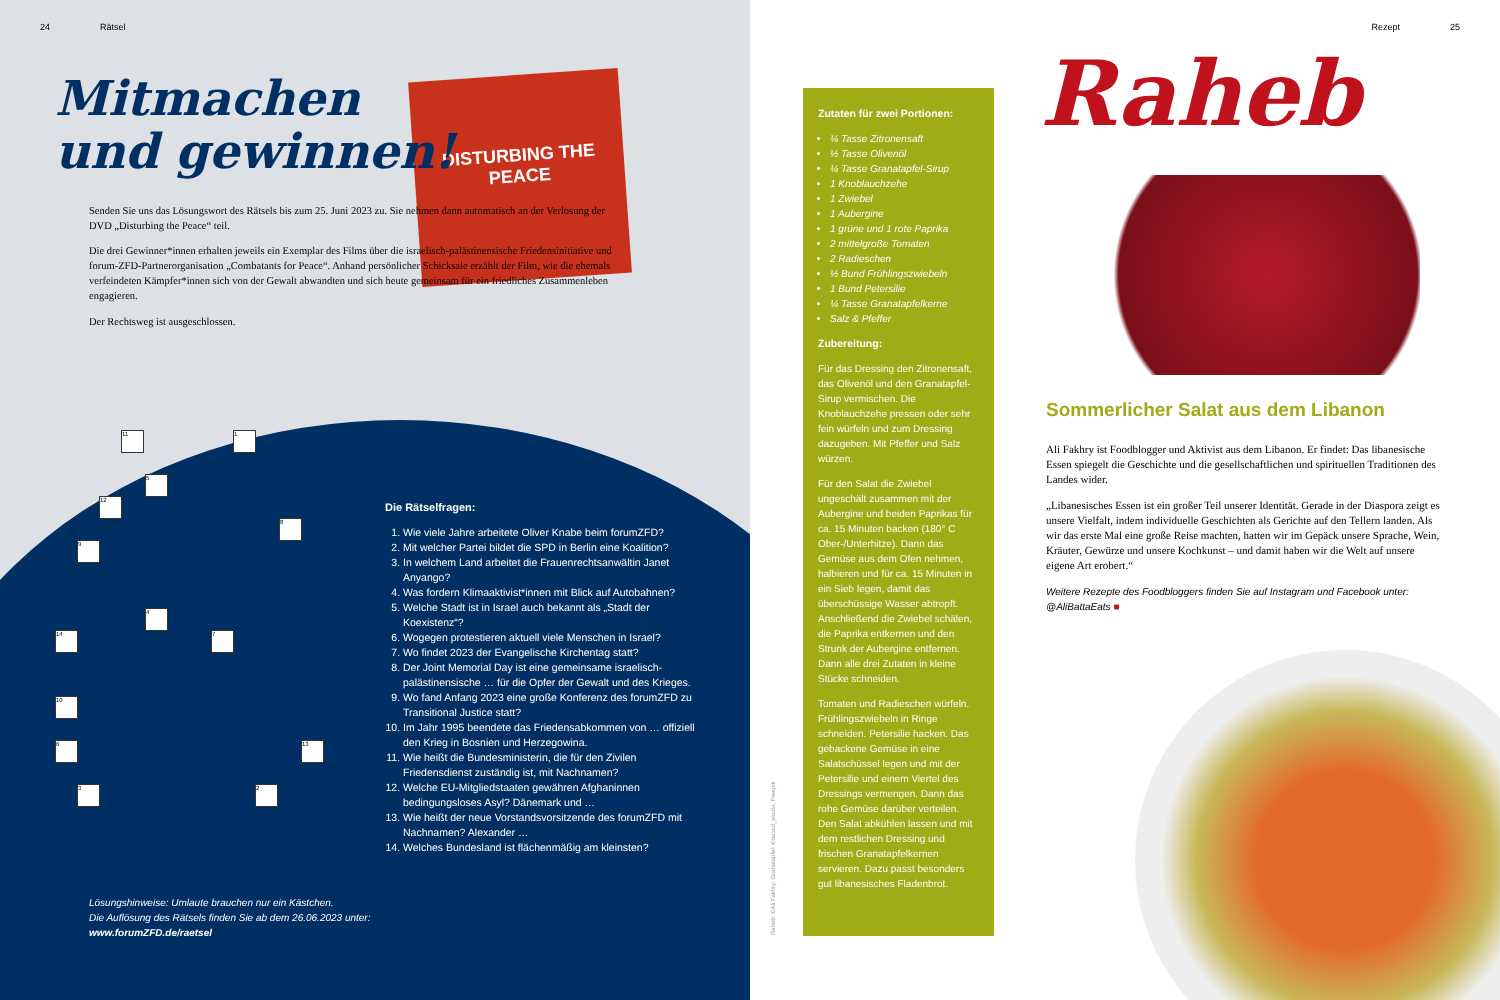24 Rätsel
DISTURBING THE PEACE
Mitmachen
und gewinnen!
Senden Sie uns das Lösungswort des Rätsels bis zum 25. Juni 2023 zu. Sie nehmen dann automatisch an der Verlosung der DVD „Disturbing the Peace“ teil.
Die drei Gewinner*innen erhalten jeweils ein Exemplar des Films über die israelisch-palästinensische Friedensinitiative und forum-ZFD-Partnerorganisation „Combatants for Peace“. Anhand persönlicher Schicksale erzählt der Film, wie die ehemals verfeindeten Kämpfer*innen sich von der Gewalt abwandten und sich heute gemeinsam für ein friedliches Zusammenleben engagieren.
Der Rechtsweg ist ausgeschlossen.
11 1
5
12
8
9
14
4
7
10
6 13
3 2
Die Rätselfragen:
1. Wie viele Jahre arbeitete Oliver Knabe beim forumZFD?
2. Mit welcher Partei bildet die SPD in Berlin eine Koalition?
3. In welchem Land arbeitet die Frauenrechtsanwältin Janet Anyango?
4. Was fordern Klimaaktivist*innen mit Blick auf Autobahnen?
5. Welche Stadt ist in Israel auch bekannt als „Stadt der Koexistenz“?
6. Wogegen protestieren aktuell viele Menschen in Israel?
7. Wo findet 2023 der Evangelische Kirchentag statt?
8. Der Joint Memorial Day ist eine gemeinsame israelisch-palästinensische … für die Opfer der Gewalt und des Krieges.
9. Wo fand Anfang 2023 eine große Konferenz des forumZFD zu Transitional Justice statt?
10. Im Jahr 1995 beendete das Friedensabkommen von … offiziell den Krieg in Bosnien und Herzegowina.
11. Wie heißt die Bundesministerin, die für den Zivilen Friedensdienst zuständig ist, mit Nachnamen?
12. Welche EU-Mitgliedstaaten gewähren Afghaninnen bedingungsloses Asyl? Dänemark und …
13. Wie heißt der neue Vorstandsvorsitzende des forumZFD mit Nachnamen? Alexander …
14. Welches Bundesland ist flächenmäßig am kleinsten?
Lösungshinweise: Umlaute brauchen nur ein Kästchen.
Die Auflösung des Rätsels finden Sie ab dem 26.06.2023 unter:
www.forumZFD.de/raetsel
Rezept 25
Raheb
Zutaten für zwei Portionen:
¼ Tasse Zitronensaft
½ Tasse Olivenöl
¼ Tasse Granatapfel-Sirup
1 Knoblauchzehe
1 Zwiebel
1 Aubergine
1 grüne und 1 rote Paprika
2 mittelgroße Tomaten
2 Radieschen
½ Bund Frühlingszwiebeln
1 Bund Petersilie
¼ Tasse Granatapfelkerne
Salz & Pfeffer
Zubereitung:
Für das Dressing den Zitronensaft, das Olivenöl und den Granatapfel-Sirup vermischen. Die Knoblauchzehe pressen oder sehr fein würfeln und zum Dressing dazugeben. Mit Pfeffer und Salz würzen.
Für den Salat die Zwiebel ungeschält zusammen mit der Aubergine und beiden Paprikas für ca. 15 Minuten backen (180° C Ober-/Unterhitze). Dann das Gemüse aus dem Ofen nehmen, halbieren und für ca. 15 Minuten in ein Sieb legen, damit das überschüssige Wasser abtropft. Anschließend die Zwiebel schälen, die Paprika entkernen und den Strunk der Aubergine entfernen. Dann alle drei Zutaten in kleine Stücke schneiden.
Tomaten und Radieschen würfeln. Frühlingszwiebeln in Ringe schneiden. Petersilie hacken. Das gebackene Gemüse in eine Salatschüssel legen und mit der Petersilie und einem Viertel des Dressings vermengen. Dann das rohe Gemüse darüber verteilen. Den Salat abkühlen lassen und mit dem restlichen Dressing und frischen Granatapfelkernen servieren. Dazu passt besonders gut libanesisches Fladenbrot.
Sommerlicher Salat aus dem Libanon
Ali Fakhry ist Foodblogger und Aktivist aus dem Libanon. Er findet: Das libanesische Essen spiegelt die Geschichte und die gesellschaftlichen und spirituellen Traditionen des Landes wider.
„Libanesisches Essen ist ein großer Teil unserer Identität. Gerade in der Diaspora zeigt es unsere Vielfalt, indem individuelle Geschichten als Gerichte auf den Tellern landen. Als wir das erste Mal eine große Reise machten, hatten wir im Gepäck unsere Sprache, Wein, Kräuter, Gewürze und unsere Kochkunst – und damit haben wir die Welt auf unsere eigene Art erobert.“
Weitere Rezepte des Foodbloggers finden Sie auf Instagram und Facebook unter:
@AliBattaEats ■
Raheb: ©Ali Fakhry; Granatapfel: ©racool_studio, Freepik